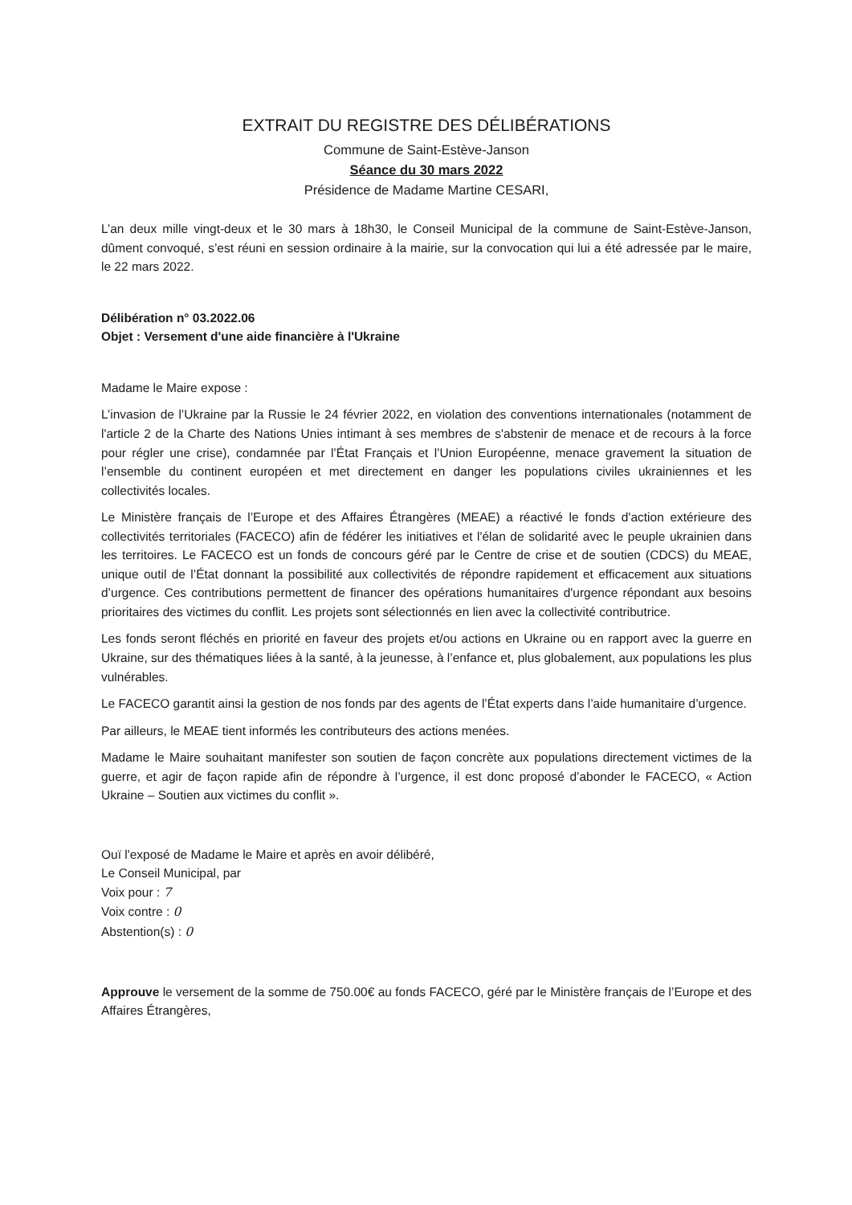EXTRAIT DU REGISTRE DES DÉLIBÉRATIONS
Commune de Saint-Estève-Janson
Séance du 30 mars 2022
Présidence de Madame Martine CESARI,
L’an deux mille vingt-deux et le 30 mars à 18h30, le Conseil Municipal de la commune de Saint-Estève-Janson, dûment convoqué, s’est réuni en session ordinaire à la mairie, sur la convocation qui lui a été adressée par le maire, le 22 mars 2022.
Délibération n° 03.2022.06
Objet : Versement d'une aide financière à l'Ukraine
Madame le Maire expose :
L’invasion de l’Ukraine par la Russie le 24 février 2022, en violation des conventions internationales (notamment de l'article 2 de la Charte des Nations Unies intimant à ses membres de s'abstenir de menace et de recours à la force pour régler une crise), condamnée par l’État Français et l’Union Européenne, menace gravement la situation de l’ensemble du continent européen et met directement en danger les populations civiles ukrainiennes et les collectivités locales.
Le Ministère français de l’Europe et des Affaires Étrangères (MEAE) a réactivé le fonds d'action extérieure des collectivités territoriales (FACECO) afin de fédérer les initiatives et l'élan de solidarité avec le peuple ukrainien dans les territoires. Le FACECO est un fonds de concours géré par le Centre de crise et de soutien (CDCS) du MEAE, unique outil de l’État donnant la possibilité aux collectivités de répondre rapidement et efficacement aux situations d’urgence. Ces contributions permettent de financer des opérations humanitaires d'urgence répondant aux besoins prioritaires des victimes du conflit. Les projets sont sélectionnés en lien avec la collectivité contributrice.
Les fonds seront fléchés en priorité en faveur des projets et/ou actions en Ukraine ou en rapport avec la guerre en Ukraine, sur des thématiques liées à la santé, à la jeunesse, à l’enfance et, plus globalement, aux populations les plus vulnérables.
Le FACECO garantit ainsi la gestion de nos fonds par des agents de l’État experts dans l’aide humanitaire d’urgence.
Par ailleurs, le MEAE tient informés les contributeurs des actions menées.
Madame le Maire souhaitant manifester son soutien de façon concrète aux populations directement victimes de la guerre, et agir de façon rapide afin de répondre à l’urgence, il est donc proposé d’abonder le FACECO, « Action Ukraine – Soutien aux victimes du conflit ».
Ouï l'exposé de Madame le Maire et après en avoir délibéré,
Le Conseil Municipal, par
Voix pour : 7
Voix contre : 0
Abstention(s) : 0
Approuve le versement de la somme de 750.00€ au fonds FACECO, géré par le Ministère français de l’Europe et des Affaires Étrangères,